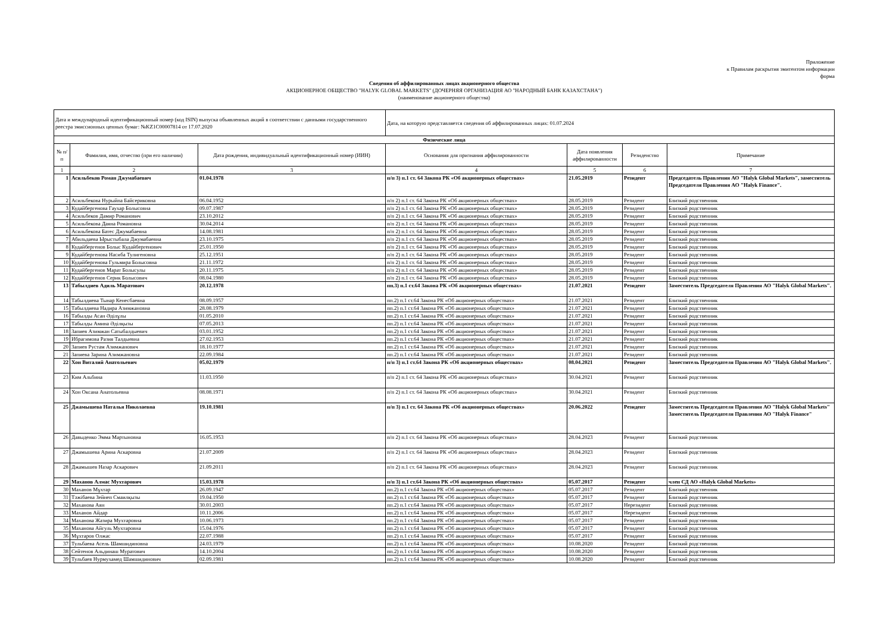Приложение
к Правилам раскрытия эмитентом информации
форма
Сведения об аффилированных лицах акционерного общества
АКЦИОНЕРНОЕ ОБЩЕСТВО "HALYK GLOBAL MARKETS" (ДОЧЕРНЯЯ ОРГАНИЗАЦИЯ АО "НАРОДНЫЙ БАНК КАЗАХСТАНА")
(наименование акционерного общества)
| Дата и международный идентификационный номер (код ISIN) выпуска объявленных акций в соответствии с данными государственного реестра эмиссионных ценных бумаг: №KZ1C00007814 от 17.07.2020 | | | Дата, на которую представляется сведения об аффилированных лицах: 01.07.2024 | | | |
| Физические лица | | | | | | |
| № п/п | Фамилия, имя, отчество (при его наличии) | Дата рождения, индивидуальный идентификационный номер (ИИН) | Основания для признания аффилированности | Дата появления аффилированности | Резиденство | Примечание |
| 1 | 2 | 3 | 4 | 5 | 6 | 7 |
| 1 | Асильбеков Роман Джумабаевич | 01.04.1978 | п/п 3) п.1 ст. 64 Закона РК «Об акционерных обществах» | 21.05.2019 | Резидент | Председатель Правления АО "Halyk Global Markets", заместитель Председателя Правления АО "Halyk Finance". |
| 2 | Асильбекова Нурыйпа Байсериковна | 06.04.1952 | п/п 2) п.1 ст. 64 Закона РК «Об акционерных обществах» | 28.05.2019 | Резидент | Близкий родственник |
| 3 | Кудайбергенова Гаухар Болысовна | 09.07.1987 | п/п 2) п.1 ст. 64 Закона РК «Об акционерных обществах» | 28.05.2019 | Резидент | Близкий родственник |
| 4 | Асильбеков Дамир Романович | 23.10.2012 | п/п 2) п.1 ст. 64 Закона РК «Об акционерных обществах» | 28.05.2019 | Резидент | Близкий родственник |
| 5 | Асильбекова Даяна Романовна | 30.04.2014 | п/п 2) п.1 ст. 64 Закона РК «Об акционерных обществах» | 28.05.2019 | Резидент | Близкий родственник |
| 6 | Асильбекова Батес Джумабаевна | 14.08.1981 | п/п 2) п.1 ст. 64 Закона РК «Об акционерных обществах» | 28.05.2019 | Резидент | Близкий родственник |
| 7 | Абильдаева Ырыстыбала Джумабаевна | 23.10.1975 | п/п 2) п.1 ст. 64 Закона РК «Об акционерных обществах» | 28.05.2019 | Резидент | Близкий родственник |
| 8 | Кудайбергенов Болыс Кудайбергенович | 25.01.1950 | п/п 2) п.1 ст. 64 Закона РК «Об акционерных обществах» | 28.05.2019 | Резидент | Близкий родственник |
| 9 | Кудайбергенова Насиба Тулигеновна | 25.12.1951 | п/п 2) п.1 ст. 64 Закона РК «Об акционерных обществах» | 28.05.2019 | Резидент | Близкий родственник |
| 10 | Кудайбергенова Гульмира Болысовна | 21.11.1972 | п/п 2) п.1 ст. 64 Закона РК «Об акционерных обществах» | 28.05.2019 | Резидент | Близкий родственник |
| 11 | Кудайбергенов Марат Болысулы | 20.11.1975 | п/п 2) п.1 ст. 64 Закона РК «Об акционерных обществах» | 28.05.2019 | Резидент | Близкий родственник |
| 12 | Кудайбергенов Серик Болысович | 08.04.1980 | п/п 2) п.1 ст. 64 Закона РК «Об акционерных обществах» | 28.05.2019 | Резидент | Близкий родственник |
| 13 | Табылдиев Адиль Маратович | 20.12.1978 | пп.3) п.1 ст.64 Закона РК «Об акционерных обществах» | 21.07.2021 | Резидент | Заместитель Председателя Правления АО "Halyk Global Markets". |
| 14 | Табылдиева Тынар Кенесбаевна | 08.09.1957 | пп.2) п.1 ст.64 Закона РК «Об акционерных обществах» | 21.07.2021 | Резидент | Близкий родственник |
| 15 | Табылдиева Надира Азимжановна | 28.08.1979 | пп.2) п.1 ст.64 Закона РК «Об акционерных обществах» | 21.07.2021 | Резидент | Близкий родственник |
| 16 | Табылды Асан Әділұлы | 01.05.2010 | пп.2) п.1 ст.64 Закона РК «Об акционерных обществах» | 21.07.2021 | Резидент | Близкий родственник |
| 17 | Табылды Амина Әділқызы | 07.05.2013 | пп.2) п.1 ст.64 Закона РК «Об акционерных обществах» | 21.07.2021 | Резидент | Близкий родственник |
| 18 | Запиев Азимжан Сатыбалдыевич | 03.01.1952 | пп.2) п.1 ст.64 Закона РК «Об акционерных обществах» | 21.07.2021 | Резидент | Близкий родственник |
| 19 | Ибрагимова Разия Талдыевна | 27.02.1953 | пп.2) п.1 ст.64 Закона РК «Об акционерных обществах» | 21.07.2021 | Резидент | Близкий родственник |
| 20 | Запиев Рустам Азимжанович | 18.10.1977 | пп.2) п.1 ст.64 Закона РК «Об акционерных обществах» | 21.07.2021 | Резидент | Близкий родственник |
| 21 | Запиева Зарина Азимжановна | 22.09.1984 | пп.2) п.1 ст.64 Закона РК «Об акционерных обществах» | 21.07.2021 | Резидент | Близкий родственник |
| 22 | Хон Виталий Анатольевич | 05.02.1979 | п/п 3) п.1 ст.64 Закона РК «Об акционерных обществах» | 08.04.2021 | Резидент | Заместитель Председателя Правления АО "Halyk Global Markets". |
| 23 | Ким Альбина | 11.03.1950 | п/п 2) п.1 ст. 64 Закона РК «Об акционерных обществах» | 30.04.2021 | Резидент | Близкий родственник |
| 24 | Хон Оксана Анатольевна | 08.08.1971 | п/п 2) п.1 ст. 64 Закона РК «Об акционерных обществах» | 30.04.2021 | Резидент | Близкий родственник |
| 25 | Джамышева Наталья Николаевна | 19.10.1981 | п/п 3) п.1 ст. 64 Закона РК «Об акционерных обществах» | 20.06.2022 | Резидент | Заместитель Председателя Правления АО "Halyk Global Markets" Заместитель Председателя Правления АО "Halyk Finance" |
| 26 | Давыденко Эмма Мартыновна | 16.05.1953 | п/п 2) п.1 ст. 64 Закона РК «Об акционерных обществах» | 28.04.2023 | Резидент | Близкий родственник |
| 27 | Джамышева Арина Аскаровна | 21.07.2009 | п/п 2) п.1 ст. 64 Закона РК «Об акционерных обществах» | 28.04.2023 | Резидент | Близкий родственник |
| 28 | Джамышев Назар Аскарович | 21.09.2011 | п/п 2) п.1 ст. 64 Закона РК «Об акционерных обществах» | 28.04.2023 | Резидент | Близкий родственник |
| 29 | Маханов Алмас Мухтарович | 15.03.1978 | п/п 3) п.1 ст.64 Закона РК «Об акционерных обществах» | 05.07.2017 | Резидент | член СД АО «Halyk Global Markets» |
| 30 | Маханов Мұхтар | 26.09.1947 | пп.2) п.1 ст.64 Закона РК «Об акционерных обществах» | 05.07.2017 | Резидент | Близкий родственник |
| 31 | Тәжібаева Зейнеп Смаилқызы | 19.04.1950 | пп.2) п.1 ст.64 Закона РК «Об акционерных обществах» | 05.07.2017 | Резидент | Близкий родственник |
| 32 | Маханова Аян | 30.01.2003 | пп.2) п.1 ст.64 Закона РК «Об акционерных обществах» | 05.07.2017 | Нерезидент | Близкий родственник |
| 33 | Маханов Айдар | 10.11.2006 | пп.2) п.1 ст.64 Закона РК «Об акционерных обществах» | 05.07.2017 | Нерезидент | Близкий родственник |
| 34 | Маханова Жазира Мухтаровна | 10.06.1973 | пп.2) п.1 ст.64 Закона РК «Об акционерных обществах» | 05.07.2017 | Резидент | Близкий родственник |
| 35 | Маханова Айгуль Мухтаровна | 15.04.1976 | пп.2) п.1 ст.64 Закона РК «Об акционерных обществах» | 05.07.2017 | Резидент | Близкий родственник |
| 36 | Мұхтаров Олжас | 22.07.1988 | пп.2) п.1 ст.64 Закона РК «Об акционерных обществах» | 05.07.2017 | Резидент | Близкий родственник |
| 37 | Тульбаева Асель Шамшидиновна | 24.03.1979 | пп.2) п.1 ст.64 Закона РК «Об акционерных обществах» | 10.08.2020 | Резидент | Близкий родственник |
| 38 | Сейтенов Альдинаш Муратович | 14.10.2004 | пп.2) п.1 ст.64 Закона РК «Об акционерных обществах» | 10.08.2020 | Резидент | Близкий родственник |
| 39 | Тульбаев Нурмухамед Шамшидинович | 02.09.1981 | пп.2) п.1 ст.64 Закона РК «Об акционерных обществах» | 10.08.2020 | Резидент | Близкий родственник |